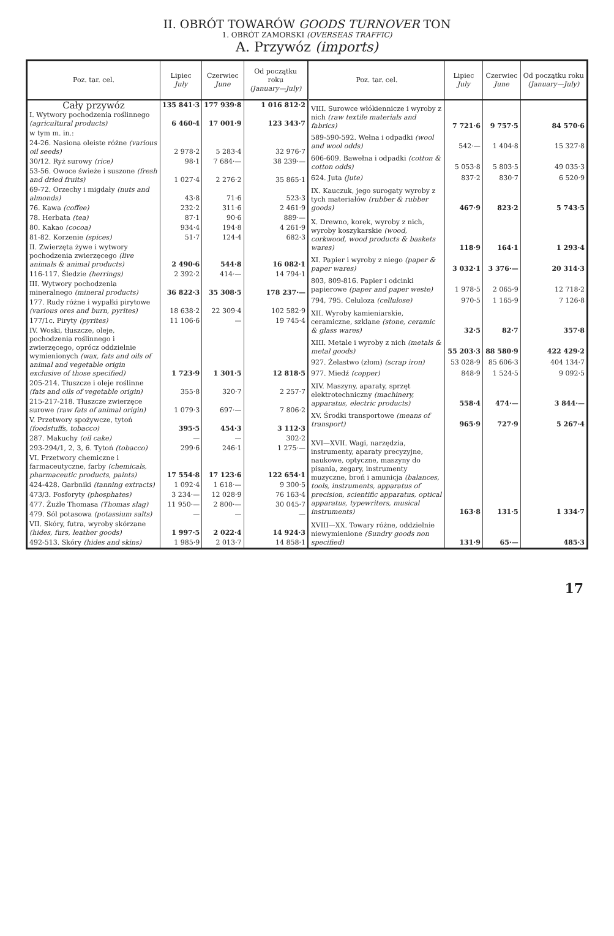II. OBRÓT TOWARÓW GOODS TURNOVER TON
1. OBRÓT ZAMORSKI (OVERSEAS TRAFFIC)
A. Przywóz (imports)
| Poz. tar. cel. | Lipiec July | Czerwiec June | Od początku roku (January—July) |
| --- | --- | --- | --- |
| Cały przywóz | 135 841·3 | 177 939·8 | 1 016 812·2 |
| I. Wytwory pochodzenia roślinnego (agricultural products) | 6 460·4 | 17 001·9 | 123 343·7 |
| w tym m. in.: | | | |
| 24-26. Nasiona oleiste różne (various oil seeds) | 2 978·2 | 5 283·4 | 32 976·7 |
| 30/12. Ryż surowy (rice) | 98·1 | 7 684·— | 38 239·— |
| 53-56. Owoce świeże i suszone (fresh and dried fruits) | 1 027·4 | 2 276·2 | 35 865·1 |
| 69-72. Orzechy i migdały (nuts and almonds) | 43·8 | 71·6 | 523·3 |
| 76. Kawa (coffee) | 232·2 | 311·6 | 2 461·9 |
| 78. Herbata (tea) | 87·1 | 90·6 | 889·— |
| 80. Kakao (cocoa) | 934·4 | 194·8 | 4 261·9 |
| 81-82. Korzenie (spices) | 51·7 | 124·4 | 682·3 |
| II. Zwierzęta żywe i wytwory pochodzenia zwierzęcego (live animals & animal products) | 2 490·6 | 544·8 | 16 082·1 |
| 116-117. Śledzie (herrings) | 2 392·2 | 414·— | 14 794·1 |
| III. Wytwory pochodzenia mineralnego (mineral products) | 36 822·3 | 35 308·5 | 178 237·— |
| 177. Rudy różne i wypałki pirytowe (various ores and burn, pyrites) | 18 638·2 | 22 309·4 | 102 582·9 |
| 177/1c. Piryty (pyrites) | 11 106·6 | — | 19 745·4 |
| IV. Woski, tłuszcze, oleje, pochodzenia roślinnego i zwierzęcego, oprócz oddzielnie wymienionych (wax, fats and oils of animal and vegetable origin exclusive of those specified) | 1 723·9 | 1 301·5 | 12 818·5 |
| 205-214. Tłuszcze i oleje roślinne (fats and oils of vegetable origin) | 355·8 | 320·7 | 2 257·7 |
| 215-217-218. Tłuszcze zwierzęce surowe (raw fats of animal origin) | 1 079·3 | 697·— | 7 806·2 |
| V. Przetwory spożywcze, tytoń (foodstuffs, tobacco) | 395·5 | 454·3 | 3 112·3 |
| 287. Makuchy (oil cake) | — | — | 302·2 |
| 293-294/1, 2, 3, 6. Tytoń (tobacco) | 299·6 | 246·1 | 1 275·— |
| VI. Przetwory chemiczne i farmaceutyczne, farby (chemicals, pharmaceutic products, paints) | 17 554·8 | 17 123·6 | 122 654·1 |
| 424-428. Garbniki (tanning extracts) | 1 092·4 | 1 618·— | 9 300·5 |
| 473/3. Fosforyty (phosphates) | 3 234·— | 12 028·9 | 76 163·4 |
| 477. Żużle Thomasa (Thomas slag) | 11 950·— | 2 800·— | 30 045·7 |
| 479. Sól potasowa (potassium salts) | — | — | — |
| VII. Skóry, futra, wyroby skórzane (hides, furs, leather goods) | 1 997·5 | 2 022·4 | 14 924·3 |
| 492-513. Skóry (hides and skins) | 1 985·9 | 2 013·7 | 14 858·1 |
| Poz. tar. cel. | Lipiec July | Czerwiec June | Od początku roku (January—July) |
| --- | --- | --- | --- |
| VIII. Surowce włókiennicze i wyroby z nich (raw textile materials and fabrics) | 7 721·6 | 9 757·5 | 84 570·6 |
| 589-590-592. Wełna i odpadki (wool and wool odds) | 542·— | 1 404·8 | 15 327·8 |
| 606-609. Bawełna i odpadki (cotton & cotton odds) | 5 053·8 | 5 803·5 | 49 035·3 |
| 624. Juta (jute) | 837·2 | 830·7 | 6 520·9 |
| IX. Kauczuk, jego surogaty wyroby z tych materiałów (rubber & rubber goods) | 467·9 | 823·2 | 5 743·5 |
| X. Drewno, korek, wyroby z nich, wyroby koszykarskie (wood, corkwood, wood products & baskets wares) | 118·9 | 164·1 | 1 293·4 |
| XI. Papier i wyroby z niego (paper & paper wares) | 3 032·1 | 3 376·— | 20 314·3 |
| 803, 809-816. Papier i odcinki papierowe (paper and paper weste) | 1 978·5 | 2 065·9 | 12 718·2 |
| 794, 795. Celuloza (cellulose) | 970·5 | 1 165·9 | 7 126·8 |
| XII. Wyroby kamieniarskie, ceramiczne, szklane (stone, ceramic & glass wares) | 32·5 | 82·7 | 357·8 |
| XIII. Metale i wyroby z nich (metals & metal goods) | 55 203·3 | 88 580·9 | 422 429·2 |
| 927. Żelastwo (złom) (scrap iron) | 53 028·9 | 85 606·3 | 404 134·7 |
| 977. Miedź (copper) | 848·9 | 1 524·5 | 9 092·5 |
| XIV. Maszyny, aparaty, sprzęt elektrotechniczny (machinery, apparatus, electric products) | 558·4 | 474·— | 3 844·— |
| XV. Środki transportowe (means of transport) | 965·9 | 727·9 | 5 267·4 |
| XVI—XVII. Wagi, narzędzia, instrumenty, aparaty precyzyjne, naukowe, optyczne, maszyny do pisania, zegary, instrumenty muzyczne, broń i amunicja (balances, tools, instruments, apparatus of precision, scientific apparatus, optical apparatus, typewriters, musical instruments) | 163·8 | 131·5 | 1 334·7 |
| XVIII—XX. Towary różne, oddzielnie niewymienione (Sundry goods non specified) | 131·9 | 65·— | 485·3 |
17